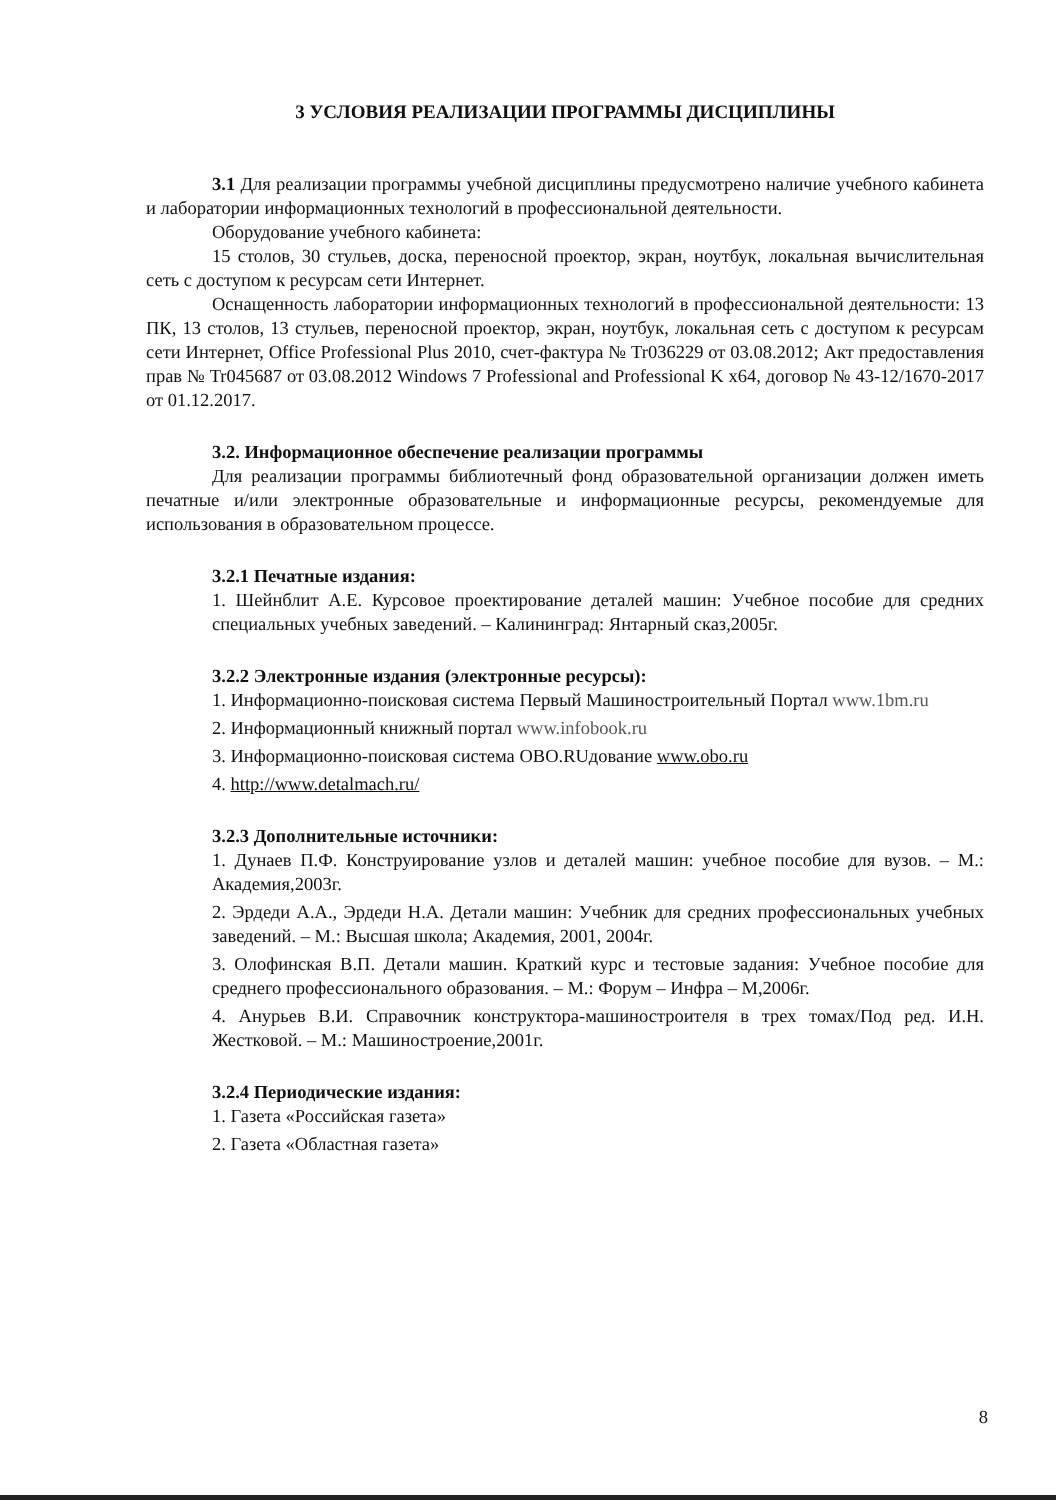3 УСЛОВИЯ РЕАЛИЗАЦИИ ПРОГРАММЫ ДИСЦИПЛИНЫ
3.1 Для реализации программы учебной дисциплины предусмотрено наличие учебного кабинета и лаборатории информационных технологий в профессиональной деятельности.
Оборудование учебного кабинета:
15 столов, 30 стульев, доска, переносной проектор, экран, ноутбук, локальная вычислительная сеть с доступом к ресурсам сети Интернет.
Оснащенность лаборатории информационных технологий в профессиональной деятельности: 13 ПК, 13 столов, 13 стульев, переносной проектор, экран, ноутбук, локальная сеть с доступом к ресурсам сети Интернет, Office Professional Plus 2010, счет-фактура № Tr036229 от 03.08.2012; Акт предоставления прав № Tr045687 от 03.08.2012 Windows 7 Professional and Professional K x64, договор № 43-12/1670-2017 от 01.12.2017.
3.2. Информационное обеспечение реализации программы
Для реализации программы библиотечный фонд образовательной организации должен иметь печатные и/или электронные образовательные и информационные ресурсы, рекомендуемые для использования в образовательном процессе.
3.2.1 Печатные издания:
1. Шейнблит А.Е. Курсовое проектирование деталей машин: Учебное пособие для средних специальных учебных заведений. – Калининград: Янтарный сказ,2005г.
3.2.2 Электронные издания (электронные ресурсы):
1. Информационно-поисковая система Первый Машиностроительный Портал www.1bm.ru
2. Информационный книжный портал www.infobook.ru
3. Информационно-поисковая система OBO.RUдование www.obo.ru
4. http://www.detalmach.ru/
3.2.3 Дополнительные источники:
1. Дунаев П.Ф. Конструирование узлов и деталей машин: учебное пособие для вузов. – М.: Академия,2003г.
2. Эрдеди А.А., Эрдеди Н.А. Детали машин: Учебник для средних профессиональных учебных заведений. – М.: Высшая школа; Академия, 2001, 2004г.
3. Олофинская В.П. Детали машин. Краткий курс и тестовые задания: Учебное пособие для среднего профессионального образования. – М.: Форум – Инфра – М,2006г.
4. Анурьев В.И. Справочник конструктора-машиностроителя в трех томах/Под ред. И.Н. Жестковой. – М.: Машиностроение,2001г.
3.2.4 Периодические издания:
1. Газета «Российская газета»
2. Газета «Областная газета»
8